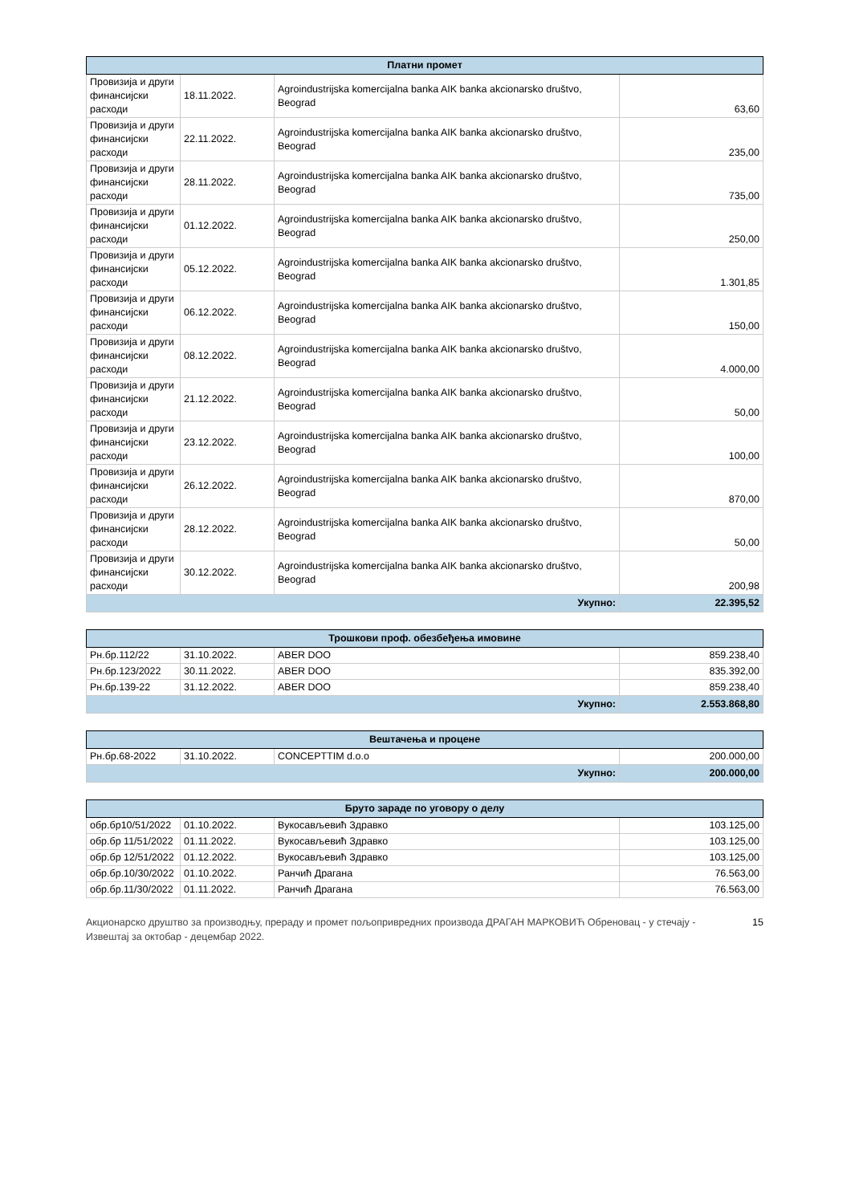| Платни промет | | | |
| --- | --- | --- | --- |
| Провизија и други финансијски расходи | 18.11.2022. | Agroindustrijska komercijalna banka AIK banka akcionarsko društvo, Beograd | 63,60 |
| Провизија и други финансијски расходи | 22.11.2022. | Agroindustrijska komercijalna banka AIK banka akcionarsko društvo, Beograd | 235,00 |
| Провизија и други финансијски расходи | 28.11.2022. | Agroindustrijska komercijalna banka AIK banka akcionarsko društvo, Beograd | 735,00 |
| Провизија и други финансијски расходи | 01.12.2022. | Agroindustrijska komercijalna banka AIK banka akcionarsko društvo, Beograd | 250,00 |
| Провизија и други финансијски расходи | 05.12.2022. | Agroindustrijska komercijalna banka AIK banka akcionarsko društvo, Beograd | 1.301,85 |
| Провизија и други финансијски расходи | 06.12.2022. | Agroindustrijska komercijalna banka AIK banka akcionarsko društvo, Beograd | 150,00 |
| Провизија и други финансијски расходи | 08.12.2022. | Agroindustrijska komercijalna banka AIK banka akcionarsko društvo, Beograd | 4.000,00 |
| Провизија и други финансијски расходи | 21.12.2022. | Agroindustrijska komercijalna banka AIK banka akcionarsko društvo, Beograd | 50,00 |
| Провизија и други финансијски расходи | 23.12.2022. | Agroindustrijska komercijalna banka AIK banka akcionarsko društvo, Beograd | 100,00 |
| Провизија и други финансијски расходи | 26.12.2022. | Agroindustrijska komercijalna banka AIK banka akcionarsko društvo, Beograd | 870,00 |
| Провизија и други финансијски расходи | 28.12.2022. | Agroindustrijska komercijalna banka AIK banka akcionarsko društvo, Beograd | 50,00 |
| Провизија и други финансијски расходи | 30.12.2022. | Agroindustrijska komercijalna banka AIK banka akcionarsko društvo, Beograd | 200,98 |
| Укупно: | | | 22.395,52 |
| Трошкови проф. обезбеђења имовине | | | |
| --- | --- | --- | --- |
| Рн.бр.112/22 | 31.10.2022. | ABER DOO | 859.238,40 |
| Рн.бр.123/2022 | 30.11.2022. | ABER DOO | 835.392,00 |
| Рн.бр.139-22 | 31.12.2022. | ABER DOO | 859.238,40 |
| Укупно: | | | 2.553.868,80 |
| Вештачења и процене | | | |
| --- | --- | --- | --- |
| Рн.бр.68-2022 | 31.10.2022. | CONCEPTTIM d.o.o | 200.000,00 |
| Укупно: | | | 200.000,00 |
| Бруто зараде по уговору о делу | | | |
| --- | --- | --- | --- |
| обр.бр10/51/2022 | 01.10.2022. | Вукосављевић Здравко | 103.125,00 |
| обр.бр 11/51/2022 | 01.11.2022. | Вукосављевић Здравко | 103.125,00 |
| обр.бр 12/51/2022 | 01.12.2022. | Вукосављевић Здравко | 103.125,00 |
| обр.бр.10/30/2022 | 01.10.2022. | Ранчић Драгана | 76.563,00 |
| обр.бр.11/30/2022 | 01.11.2022. | Ранчић Драгана | 76.563,00 |
Акционарско друштво за производњу, прераду и промет пољопривредних производа ДРАГАН МАРКОВИЋ Обреновац - у стечају - Извештај за октобар - децембар 2022.
15